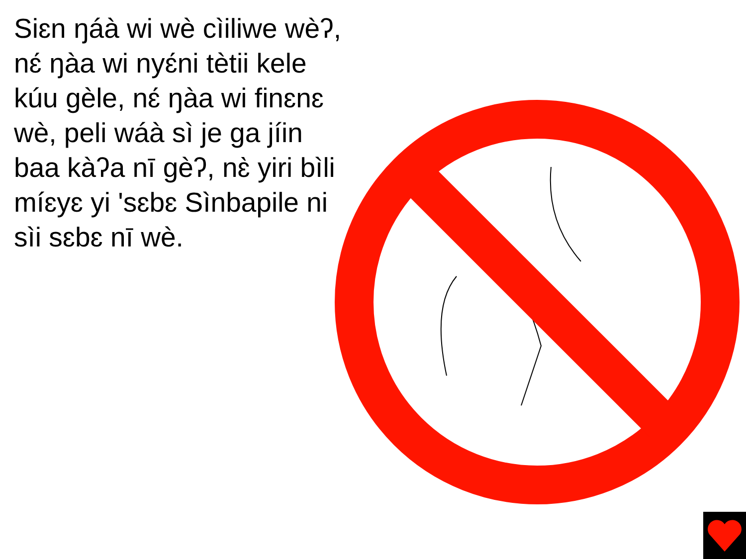Siɛn ŋáà wi wè cìiliwe wèʔ, nɛ́ ŋàa wi nyɛ́ni tètii kele kúu gèle, nɛ́ ŋàa wi finɛnɛ wè, peli wáà sì je ga jíin baa kàʔa nī gèʔ, nɛ̀ yiri bìli míɛyɛ yi 'sɛbɛ Sìnbapile ni sìi sɛbɛ nī wè.